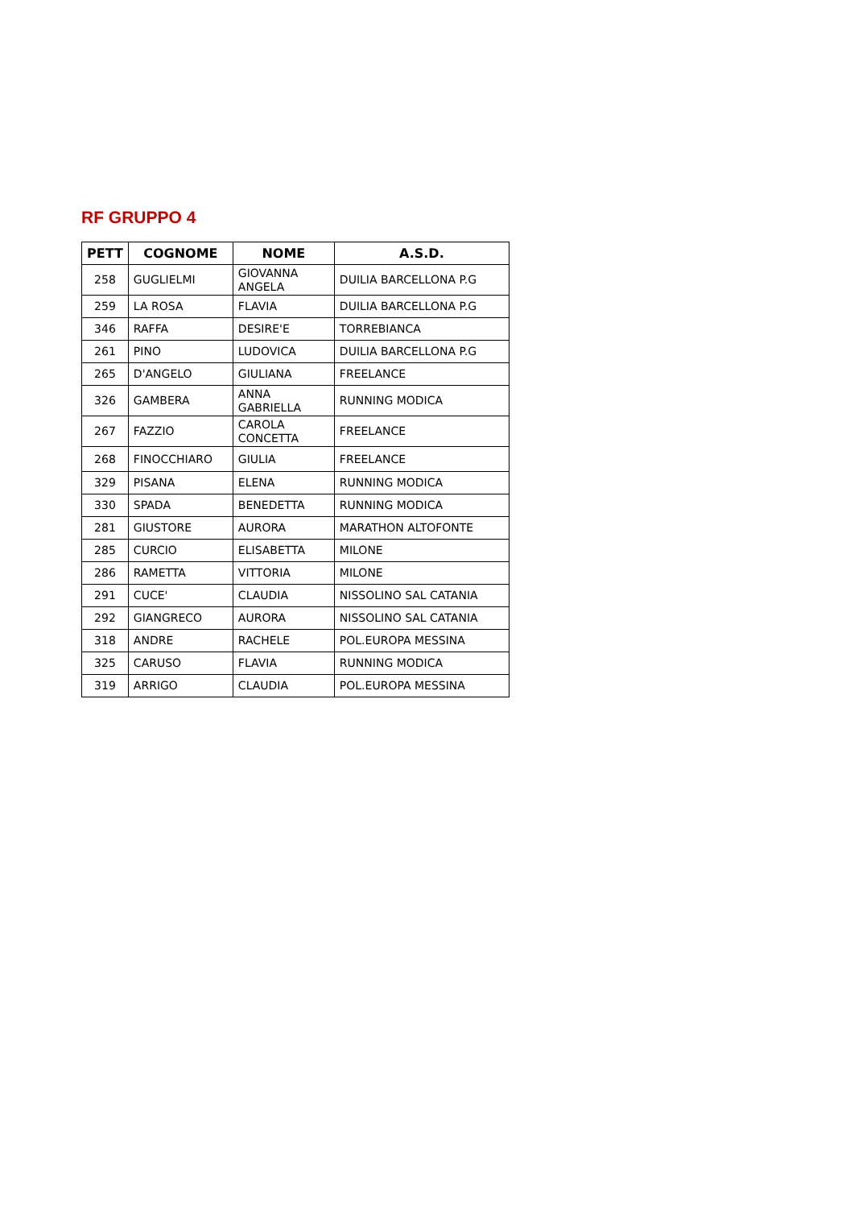RF GRUPPO 4
| PETT | COGNOME | NOME | A.S.D. |
| --- | --- | --- | --- |
| 258 | GUGLIELMI | GIOVANNA ANGELA | DUILIA BARCELLONA P.G |
| 259 | LA ROSA | FLAVIA | DUILIA BARCELLONA P.G |
| 346 | RAFFA | DESIRE'E | TORREBIANCA |
| 261 | PINO | LUDOVICA | DUILIA BARCELLONA P.G |
| 265 | D'ANGELO | GIULIANA | FREELANCE |
| 326 | GAMBERA | ANNA GABRIELLA | RUNNING MODICA |
| 267 | FAZZIO | CAROLA CONCETTA | FREELANCE |
| 268 | FINOCCHIARO | GIULIA | FREELANCE |
| 329 | PISANA | ELENA | RUNNING MODICA |
| 330 | SPADA | BENEDETTA | RUNNING MODICA |
| 281 | GIUSTORE | AURORA | MARATHON ALTOFONTE |
| 285 | CURCIO | ELISABETTA | MILONE |
| 286 | RAMETTA | VITTORIA | MILONE |
| 291 | CUCE' | CLAUDIA | NISSOLINO SAL CATANIA |
| 292 | GIANGRECO | AURORA | NISSOLINO SAL CATANIA |
| 318 | ANDRE | RACHELE | POL.EUROPA MESSINA |
| 325 | CARUSO | FLAVIA | RUNNING MODICA |
| 319 | ARRIGO | CLAUDIA | POL.EUROPA MESSINA |